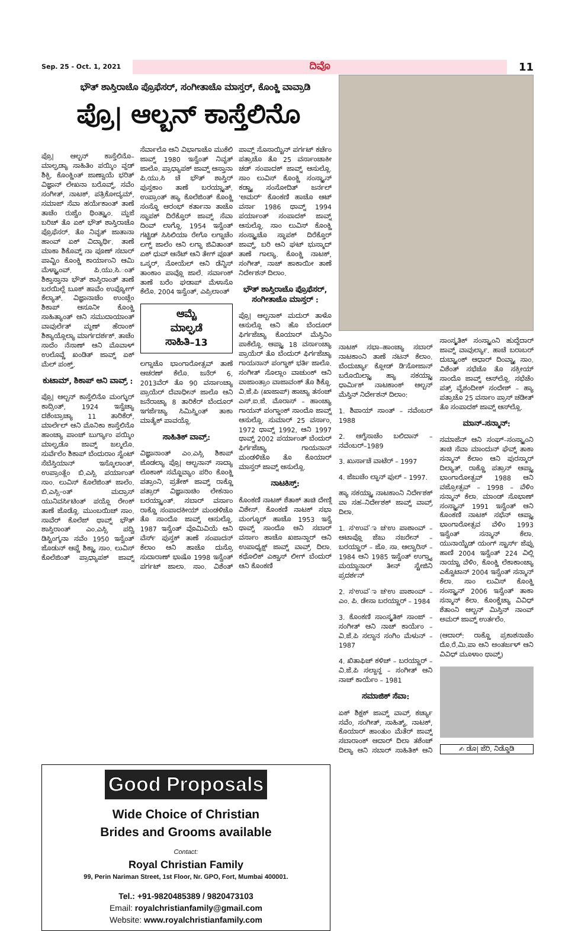Sep. 25 - Oct. 1, 2021
ದಿವೊ 11
ಭೌತ್ ಶಾಸ್ತಿರಾಚೊ ಪ್ರೊಫೆಸರ್, ಸಂಗೀತಾಚೊ ಮಾಸ್ತರ್, ಕೊಂಕ್ಣಿ ವಾವ್ರಾಡಿ
ಪ್ರೊ| ಆಲ್ಬನ್ ಕಾಸ್ತೆಲಿನೊ
ಪ್ರೊ| ಆಲ್ಬನ್ ಕಾಸ್ತೆಲಿನೊ– ಮಾಲ್ಘಡ್ಯಾ ಸಾಹಿತಿಂ ಪಯ್ಕಿಂ ವ್ಹಡ್ ಶಿಕ್ಪಿ. ಕೊಂಕ್ಣಿಂತ್ ಜಾಣ್ವಾಯೆ ಭರಿತ್ ವಿಜ್ಞಾನ್ ಲೇಖನಾ ಬರೊವ್ನ್, ಸವೆಂ ಸಂಗೀತ್, ನಾಟಕ್, ಪತ್ರಿಕೋದ್ಯಮ್, ಸಮಾಜ್ ಸೆವಾ ಹರ್ಯೆಕಾಂತ್ ತಾಣೆ ತಾಚೆಂ ರುಜ್ವೆಂ ಥಿಂತ್ಲ್ಯಾಂ. ಮ್ಹಜೆ ಬರಿಚ್ ತೊ ಏಕ್ ಭೌತ್ ಶಾಸ್ತಿರಾಚೊ ಪ್ರೊಫೆಸರ್. ತೊ ನಿವೃತ್ ಜಾತಾನಾ ಹಾಂವ್ ಏಕ್ ವಿದ್ಯಾರ್ಥಿ. ತಾಣೆ ಮಾಕಾ ಶಿಕೊವ್ನ್ ನಾ ಪೂಣ್ ಸಬಾರ್ ಪಾವ್ಟಿಂ ಕೊಂಕ್ಣಿ ಕಾರ್ಯಾಂನಿ ಆಮಿ ಮೆಳ್ಳ್ಯಾಂವ್. ಪಿ.ಯು.ಸಿ.ಂತ್ ಶಿಕ್ತಾಸ್ತಾನಾ ಭೌತ್ ಶಾಸ್ತಿರಾಂತ್ ತಾಣೆ ಬರಯಿಲ್ಲೆ ಬೂಕ್ ಹಾವೆಂ ಉಪ್ಯೋಗ್ ಕೆಲ್ಯಾತ್. ವಿಜ್ಞಾನಾಚೆಂ ಉಂಚ್ಲೆಂ ಶಿಕಾಪ್ ಆಸೂನೀ ಕೊಂಕ್ಣಿ ಸಾಹಿತ್ಯಾಂತ್ ಆನಿ ಸಮುದಾಯಾಂತ್ ವಾವುರ್ಲೆತ್ ಮ್ಹಣ್ ಹೆರಾಂಕ್ ಶಿಕ್ಯಾಯ್ಲೊಲ್ಯಾ ಮಾರ್ಗದರ್ಶಕ್. ತಾಚೆಂ ಸಾದೆಂ ನೆಸಾಣ್ ಆನಿ ಮೊವಾಳ್ ಉಲೊವ್ಣೆ ಖಂಡಿತ್ ಜಾವ್ನ್ ಏಕ್ ಮೆಲ್ ಪಂಕ್ತ್.
ಕುಟಾಮ್, ಶಿಕಾಪ್ ಆನಿ ವಾವ್ರ್ :
ಪ್ರೊ| ಆಲ್ಬನ್ ಕಾಸ್ತೆಲಿನೊ ಮಂಗ್ಳುರ್ ಕಾದ್ರಿಂತ್, 1924 ಇಸ್ವೆಚ್ಯಾ ದಶೆಂಬ್ರಾಚ್ಯಾ 11 ತಾರಿಕೆರ್, ಮಾರ್ಲೆಲ್ ಆನಿ ಮೊನಿಕಾ ಕಾಸ್ತೆಲಿನೊ ಹಾಂಚ್ಯಾ ಪಾಂಚ್ ಬುರ್ಗ್ಯಾಂ ಪಯ್ಕಿಂ ಮಾಲ್ಘಡೊ ಜಾವ್ನ್ ಜಲ್ಮಲೊ. ಸುರ್ವೆಲೆಂ ಶಿಕಾಪ್ ಬೆಂದುರಾಂ ಸೈಂಟ್ ಸೆಬೆಸ್ತಿಯಾನ್ ಇಸ್ಕೊಲಾಂತ್, ಉಪ್ರಾಂತ್ಲೆಂ ಬಿ.ಎಸ್ಸಿ ಪರ್ಯಾಂತ್ ಸಾಂ. ಲುವಿಸ್ ಕೊಲೆಜಿಂತ್ ಜಾಲೆಂ. ಬಿ.ಎಸ್ಸಿ–ಂತ್ ಮದ್ರಾಸ್ ಯುನಿವರ್ಸಿಟಿಂತ್ ಪಯ್ಲೊ ರೇಂಕ್ ತಾಣೆ ಜೊಡ್ಲೊ. ಮುಂಬಯಿಚ್ ಸಾಂ. ಸಾವೆರ್ ಕೊಲೆಜ್ ಥಾವ್ನ್ ಭೌತ್ ಶಾಸ್ತಿರಾಂತ್ ಎಂ.ಎಸ್ಸಿ ಪದ್ವಿ ಡಿಸ್ಟಿಂಗ್ಶನಾ ಸವೆಂ 1950 ಇಸ್ವೆಂತ್ ಜೊಡುನ್ ಆಪ್ಣೆ ಶಿಕ್ಲ್ಯಾ ಸಾಂ. ಲುವಿಸ್ ಕೊಲೆಜಿಂತ್ ಪ್ರಾಧ್ಯಾಪಕ್ ಜಾವ್ನ್ ಸೆರ್ವಾಲೊ ಆನಿ ವಿಭಾಗಾಚೊ ಮುಕೆಲಿ ಜಾವ್ನ್ 1980 ಇಸ್ವೆಂತ್ ನಿವೃತ್ ಜಾಲೊ. ಪ್ರಾಧ್ಯಾಪಕ್ ಜಾವ್ನ್ ಆಸ್ತಾನಾ ಪಿ.ಯು.ಸಿ ಚೆ ಭೌತ್ ಶಾಸ್ತಿರ್ ಪುಸ್ತಕಾಂ ತಾಣೆ ಬರಯ್ಲ್ಯಾತ್. ಉಪ್ರಾಂತ್ ಹ್ಯಾ ಕೊಲೆಜಿಂತ್ ಕೊಂಕ್ಣಿ ಸಂಸ್ಥೊ ಆರಂಭ್ ಕರ್ತಾನಾ ತಾಚೊ ಸ್ಥಾಪಕ್ ದಿರೆಕ್ತೊರ್ ಜಾವ್ನ್ ಸೆವಾ ದಿಂವ್ ಲಾಗ್ಲೊ. 1954 ಇಸ್ವೆಂತ್ ಗಟ್ಟಿಡ್ ಸಿಸಿಲಿಯಾ ರೇಗೊ ಲಗ್ನಾಚೆಂ ಲಗ್ನ್ ಜಾಲೆಂ ಆನಿ ಲಗ್ನಾ ಜಿವಿತಾಂತ್ ಏಕ್ ಧುವ್ ಆನೆಟ್ ಆನಿ ತೇಗ್ ಪೂತ್ ಒಸ್ಕರ್, ನೋಯೆಲ್ ಆನಿ ಡೆನ್ನಿಸ್ ತಾಂಕಾಂ ಪಾವ್ಲೊ ಜಾಲೆ. ಸರ್ವಾಂಕ್ ತಾಣೆ ಬರೆಂ ಘಡಾಪ್ ಮೆಳಾಸೊ ಕೆಲೊ. 2004 ಇಸ್ವೆಂತ್, ಎಪ್ರಿಲಾಂತ್
ಆಮ್ಚೆ
ಮಾಲ್ಘಡೆ
ಸಾಹಿತಿ–13
ಲಗ್ನಾಚೊ ಭಾಂಗಾರೋತ್ಸವ್ ತಾಣೆ ಆಚರಣ್ ಕೆಲೊ. ಜನೆರ್ 6, 2013ವೆರ್ ತೊ 90 ವರ್ಸಾಂಚ್ಯಾ ಪ್ರಾಯೆರ್ ದೆವಾಧೀನ್ ಜಾಲೊ ಆನಿ ಜನೆರಾಚ್ಯಾ 8 ತಾರಿಕೆರ್ ಬೆಂದೂರ್ ಇಗರ್ಜೆಚ್ಯಾ ಸಿಮಿಸ್ತ್ರಿಂತ್ ತಾಕಾ ಮಾತ್ಯೆಕ್ ಪಾವಯ್ಲೊ.
ಸಾಹಿತಿಕ್ ವಾವ್ರ್:
ವಿಜ್ಞಾನಾಂತ್ ಎಂ.ಎಸ್ಸಿ ಶಿಕಾಪ್ ಜೊಡಲ್ಯಾ ಪ್ರೊ| ಆಲ್ಬನಾನ್ ಸಾದ್ಯಾ ಲೊಕಾಕ್ ಸಮ್ಜೊವ್ಯಾಂ ಪರಿಂ ಕೊಂಕ್ಣಿ ಪತ್ರಾಂನಿ, ಪ್ರತೇಕ್ ಜಾವ್ನ್ ರಾಕ್ಣೊ ಪತ್ರಾರ್ ವಿಜ್ಞಾನಾಚಿಂ ಲೇಕನಾಂ ಬರಯ್ಲ್ಯಾಂತ್. ಸಬಾರ್ ವರ್ಸಾಂ ರಾಕ್ಣೊ ಸಂಪಾದಕೀಯ್ ಮಂಡಳಿಚೊ ತೊ ಸಾಂದೊ ಜಾವ್ನ್ ಆಸುಲ್ಲೊ. 1987 ಇಸ್ವೆಂತ್ ವೊಮಿವಿಯೆ ಆನಿ ವೆರ್ಸ್ ಪುಸ್ತಕ್ ತಾಣೆ ಸಂಪಾದನ್ ಕೆಲಾಂ ಆನಿ ಹಾಚೊ ದುಸ್ರೊ ಸುದಾರಾಣ್ ಭಾಷೊ 1998 ಇಸ್ವೆಂತ್ ಪರ್ಗಟ್ ಜಾಲಾ. ಸಾಂ. ವಿಶೆಂತ್ ಪಾವ್ಲ್ ಸೊಸಾಯ್ಟಿನ್ ಪರ್ಗಟ್ ಕರ್ಚೆಂ ಪತ್ರಾಚೊ ತೊ 25 ವರ್ಸಾಂಚಾಕೀ ಚಡ್ ಸಂಪಾದಕ್ ಜಾವ್ನ್ ಆಸುಲ್ಲೊ. ಸಾಂ ಲುವಿಸ್ ಕೊಂಕ್ಣಿ ಸಂಸ್ಥ್ಯಾನ್ ಕಡ್ಚ್ಯಾ ಸಂಸೋದಿತ್ ಜರ್ನಲ್ 'ಅಮರ್' ಕೊಂಕಣಿ ಹಾಚೊ ಆಟ್ ವರ್ಸಾ 1986 ಥಾವ್ನ್ 1994 ಪರ್ಯಾಂತ್ ಸಂಪಾದಕ್ ಜಾವ್ನ್ ಆಸುಲ್ಲೊ. ಸಾಂ ಲುವಿಸ್ ಕೊಂಕ್ಣಿ ಸಂಸ್ಥ್ಯಾಚೊ ಸ್ಥಾಪಕ್ ದಿರೆಕ್ತೊರ್ ಜಾವ್ನ್, ಬರಿ ಆನಿ ಘಟ್ ಭುಸ್ಮಾದ್ ತಾಣೆ ಗಾಲ್ಯಾ. ಕೊಂಕ್ಣಿ ನಾಟಕ್, ಸಂಗೀತ್, ನಾಚ್ ಹಾಕಾಯೀ ತಾಣೆ ನಿರ್ದೇಶನ್ ದಿಲಾಂ.
ಭೌತ್ ಶಾಸ್ತಿರಾಚೊ ಪ್ರೊಫೆಸರ್, ಸಂಗೀತಾಚೊ ಮಾಸ್ತರ್ :
ಪ್ರೊ| ಆಲ್ಬನಾಕ್ ಮದುರ್ ತಾಳೊ ಆಸುಲ್ಲೊ ಆನಿ ಹೊ ಬೆಂದೂರ್ ಫಿರ್ಗಜೆಚ್ಯಾ ಕೊಯಾರ್ ಮೆಸ್ತಿನಿಂ ಪಾಕೆಲ್ಲೊ. ಆಪ್ಲ್ಯಾ 18 ವರ್ಸಾಂಚ್ಯಾ ಪ್ರಾಯೆರ್ ತೊ ಬೆಂದುರ್ ಫಿರ್ಗಜೆಚ್ಯಾ ಗಾಯನಾನ್ ಪಂಗ್ಡಾಕ್ ಭರ್ತಿ ಜಾಲೊ. ಸಂಗೀತ್ ಸೊಲ್ಲಾಂ ವಾಚುಂಕ್ ಆನಿ ವಾಜಾಂತ್ರಾಂ ವಾಜಾವಂಕ್ ತೊ ಶಿಕ್ಲೊ. ವಿ.ಜೆ.ಪಿ (ಖಾಜಾಪ್) ಹಾಚ್ಯಾ ತಸಂಚ್ ಎಸ್.ಐ.ಜೆ. ಮೊರಾಸ್ – ಹಾಂಚ್ಯಾ ಗಾಯನ್ ಪಂಗ್ಡಾಂಕ್ ಸಾಂದೊ ಜಾವ್ನ್ ಆಸುಲ್ಲೊ. ಸುಮಾರ್ 25 ವರ್ಸಾಂ, 1972 ಥಾವ್ನ್ 1992, ಆನಿ 1997 ಥಾವ್ನ್ 2002 ಪರ್ಯಾಂತ್ ಬೆಂದುರ್ ಫಿರ್ಗಜೆಚ್ಯಾ ಗಾಯನಾನ್ ಮಂಡಳಿಚೊ ತೊ ಕೊಯಾರ್ ಮಾಸ್ತರ್ ಜಾವ್ನ್ ಆಸುಲ್ಲೊ.
ನಾಟಕಿಸ್ತ್:
ಕೊಂಕಣಿ ನಾಟಕ್ ಶೆತಾಕ್ ತಾಚಿ ದೇಣ್ಗಿ ವಿಶೇಸ್. ಕೊಂಕಣಿ ನಾಟಕ್ ಸಭಾ ಮಂಗ್ಳೂರ್ ಹಾಚೊ 1953 ಇಸ್ವೆ ಥಾವ್ನ್ ಸಾಂದೊ ಆನಿ ಸಬಾರ್ ವರ್ಸಾಂ ಹಾಚೊ ಖಜಾನ್ದಾರ್ ಆನಿ ಉಪಾಧ್ಯಕ್ಷ್ ಜಾವ್ನ್ ವಾವ್ರ್ ದಿಲಾ. ಕಥೊಲಿಕ್ ಎಕ್ವಾಸ್ ಲೀಗ್ ಬೆಂದುರ್ ಆನಿ ಕೊಂಕಣಿ
ನಾಟಕ್ ಸಭಾ–ಹಾಂಚ್ಯಾ ಸಬಾರ್ ನಾಟಕಾಂನಿ ತಾಣೆ ನಟನ್ ಕೆಲಾಂ. ಬೆಂದುರ್ಚ್ಯಾ ಕ್ಲೋಡ್ ಡಿ'ಸೋಜಾನ್ ಬರೊಯಿಲ್ಲ್ಯಾ ಹ್ಯಾ ಸಕಯ್ಲ್ಯಾ ಧಾರ್ಮಿಕ್ ನಾಟಕಾಂಕ್ ಆಲ್ಬನ್ ಮೆಸ್ತಿನ್ ನಿರ್ದೇಶನ್ ದಿಲಾಂ:
1. ಶಿಪಾಯ್ ಸಾಂತ್ – ನವೆಂಬರ್ 1988
2. ಆಗ್ನೆಸಾಚೆಂ ಬಲಿದಾನ್ – ನವೆಂಬರ್–1989
3. ಖುರ್ಸಾಚೆ ವಾಟೆರ್ – 1997
4. ಜೆಜುಚೆಂ ಲ್ಹಾನ್ ಫುಲ್ – 1997.
ಹ್ಯಾ ಸಕಯ್ಲ್ಯಾ ನಾಟಕಾಂನಿ ನಿರ್ದೇಶಕ್ ವಾ ಸಹ–ನಿರ್ದೇಶಕ್ ಜಾವ್ನ್ ವಾವ್ರ್ ದಿಲಾ.
1. ಸ'ಉವ'ಾ ಚ'ಉ ಪಾಶಾಂವ್ – ಆಟಾಪ್ಲೊ ಜೆಜು ನಜರೇನ್ – ಬರಯ್ಣಾರ್ – ಜೊ. ಸಾ. ಆಲ್ವಾರಿಸ್ – 1984 ಆನಿ 1985 ಇಸ್ವೆಂತ್ ಉಗ್ತ್ಯಾ ಮಯ್ದಾನಾರ್ ತೀನ್ ಸ್ಟೇಜಿನಿ ಪ್ರದರ್ಶನ್
2. ಸ'ಉವ'ಾ ಚ'ಉ ಪಾಶಾಂವ್ – ಎಂ. ಪಿ. ಡೇಸಾ ಬರಯ್ಣಾರ್ – 1984
3. ಕೊಂಕಣಿ ಸಾಂಸ್ಕೃತಿಕ್ ಸಾಂಜ್ – ಸಂಗೀತ್ ಆನಿ ನಾಚ್ ಕಾರ್ಯೆಂ – ವಿ.ಜೆ.ಪಿ ಸಲ್ದಾನ ಸಂಗಿಂ ಮೆಳುನ್ – 1987
4. ಖಿತಾಫಿಚ್ ಕಳಿಚ್ – ಬರಯ್ಣಾರ್ – ವಿ.ಜೆ.ಪಿ ಸಲ್ದಾನ್ಹ – ಸಂಗೀತ್ ಆನಿ ನಾಚ್ ಕಾರ್ಯೆಂ – 1981
ಸಮಾಜಿಕ್ ಸೆವಾ:
ಏಕ್ ಶಿಕ್ಷಕ್ ಜಾವ್ನ್ ವಾವ್ರ್ ಕರ್ಚ್ಯಾ ಸವೆಂ, ಸಂಗೀತ್, ಸಾಹಿತ್ಯ್, ನಾಟಕ್, ಕೊಯಾರ್ ಹಾಂತುಂ ಮೆತೆರ್ ಜಾವ್ನ್ ಸಬಾರಾಂಕ್ ಆದಾರ್ ದಿಲಾ ತಶೆಂಚ್ ದಿಲ್ಯಾ ಆನಿ ಸಬಾರ್ ಸಾಹಿತಿಕ್ ಆನಿ ಸಾಂಸ್ಕೃತಿಕ್ ಸಂಸ್ಥ್ಯಾಂನಿ ಹುದ್ದೆದಾರ್ ಜಾವ್ನ್ ವಾವುರ್ಲ್ಯಾ. ಹಾಚೆ ಬರಾಬರ್ ದುಬ್ಳ್ಯಾಂಕ್ ಆಧಾರ್ ದಿಂವ್ಚ್ಯಾ ಸಾಂ. ವಿಶೆಂತ್ ಸಭೆಚೊ ತೊ ಸಕ್ರೀಯ್ ಸಾಂದೊ ಜಾವ್ನ್ ಆಸ್‌ಲ್ಲೊ. ಸಭೆಚೆಂ ಪತ್ರ್ ವೈಶಂದೀಕ್ ಸಂದೇಶ್ – ಹ್ಯಾ ಪತ್ರಾಚೊ 25 ವರ್ಸಾಂ ಪ್ರಾಸ್ ಚಡೀತ್ ತೊ ಸಂಪಾದಕ್ ಜಾವ್ನ್ ಆಸ್‌ಲ್ಲೊ.
ಮಾನ್–ಸನ್ಮಾನ್:
ಸಮಾಜೆನ್ ಆನಿ ಸಂಘ್–ಸಂಸ್ಥ್ಯಾಂನಿ ತಾಚಿ ಸೆವಾ ಮಾಂದುನ್ ಘೆವ್ನ್ ತಾಕಾ ಸನ್ಮಾನ್ ಕೆಲಾಂ ಆನಿ ಪುರಸ್ಕಾರ್ ದಿಲ್ಯಾತ್. ರಾಕ್ಣೊ ಪತ್ರಾನ್ ಆಪ್ಲ್ಯಾ ಭಾಂಗಾರೋತ್ಸವ್ 1988 ಆನಿ ವಜ್ರೋತ್ಸವ್ – 1998 – ವೆಳಿಂ ಸನ್ಮಾನ್ ಕೆಲಾ. ಮಾಂಡ್ ಸೊಭಾಣ್ ಸಂಸ್ಥ್ಯಾನ್ 1991 ಇಸ್ವೆಂತ್ ಆನಿ ಕೊಂಕಣಿ ನಾಟಕ್ ಸಭೆನ್ ಆಪ್ಲ್ಯಾ ಭಾಂಗಾರೋತ್ಸವ ವೆಳಿಂ 1993 ಇಸ್ವೆಂತ್ ಸನ್ಮಾನ್ ಕೆಲಾ. ಯುನಾಯ್ಟೆಡ್ ಯಂಗ್ ಸ್ಟಾರ್ಸ್ ಜೆಪ್ಪು ಹಾಣಿ 2004 ಇಸ್ವೆಂತ್ 224 ವಿಲ್ಲಿ ನಾಯ್ಟಾ ವೆಳಿಂ, ಕೊಂಕ್ಣಿ ಲೆಕಾಕಾಂಚ್ಯಾ ಎಕ್ವೊಟಾನ್ 2004 ಇಸ್ವೆಂತ್ ಸನ್ಮಾನ್ ಕೆಲಾ. ಸಾಂ ಲುವಿಸ್ ಕೊಂಕ್ಣಿ ಸಂಸ್ಥ್ಯಾನ್ 2006 ಇಸ್ವೆಂತ್ ತಾಕಾ ಸನ್ಮಾನ್ ಕೆಲಾ. ಕೊಂಕ್ಣೆಚ್ಯಾ ವಿವಿಧ್ ಶೆತಾಂನಿ ಆಲ್ಬನ್ ಮಿಸ್ತಿನ್ ನಾಂವ್ ಅಮರ್ ಜಾವ್ನ್ ಉರ್ತಲೆಂ.
(ಆದಾರ್: ರಾಕ್ಣೊ ಪ್ರಕಾಶನಾಚೆಂ ದೊ.ರೆ.ಮಿ.ಪಾ ಆನಿ ಅಂತರ್ಜಳ್ ಆನಿ ವಿವಿಧ್ ಮೂಳಾಂ ಥಾವ್ನ್)
✍ ಡೊ| ಜೆರಿ, ನಿಡ್ಡೊಡಿ
Good Proposals
Wide Choice of Christian
Brides and Grooms available
Contact:
Royal Christian Family
99, Perin Nariman Street, 1st Floor, Nr. GPO, Fort, Mumbai 400001.
Tel.: +91-9820485389 / 9820473103
Email: royalchristianfamily@gmail.com
Website: www.royalchristianfamily.com